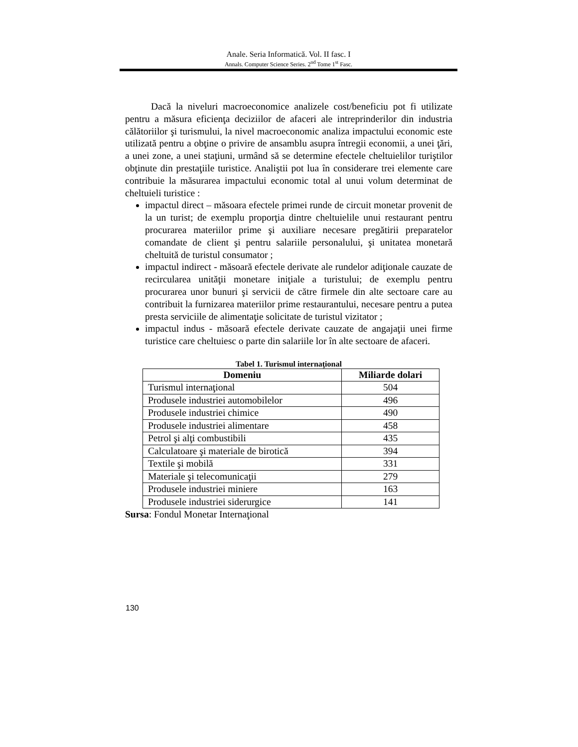Anale. Seria Informatică. Vol. II fasc. I
Annals. Computer Science Series. 2<sup>nd</sup> Tome 1<sup>st</sup> Fasc.
Dacă la niveluri macroeconomice analizele cost/beneficiu pot fi utilizate pentru a măsura eficienţa deciziilor de afaceri ale intreprinderilor din industria călătoriilor şi turismului, la nivel macroeconomic analiza impactului economic este utilizată pentru a obţine o privire de ansamblu asupra întregii economii, a unei ţări, a unei zone, a unei staţiuni, urmând să se determine efectele cheltuielilor turiştilor obţinute din prestaţiile turistice. Analiştii pot lua în considerare trei elemente care contribuie la măsurarea impactului economic total al unui volum determinat de cheltuieli turistice :
impactul direct – măsoara efectele primei runde de circuit monetar provenit de la un turist; de exemplu proporţia dintre cheltuielile unui restaurant pentru procurarea materiilor prime şi auxiliare necesare pregătirii preparatelor comandate de client şi pentru salariile personalului, şi unitatea monetară cheltuită de turistul consumator ;
impactul indirect - măsoară efectele derivate ale rundelor adiţionale cauzate de recircularea unităţii monetare iniţiale a turistului; de exemplu pentru procurarea unor bunuri şi servicii de către firmele din alte sectoare care au contribuit la furnizarea materiilor prime restaurantului, necesare pentru a putea presta serviciile de alimentaţie solicitate de turistul vizitator ;
impactul indus - măsoară efectele derivate cauzate de angajaţii unei firme turistice care cheltuiesc o parte din salariile lor în alte sectoare de afaceri.
Tabel 1. Turismul internaţional
| Domeniu | Miliarde dolari |
| --- | --- |
| Turismul internaţional | 504 |
| Produsele industriei automobilelor | 496 |
| Produsele industriei chimice | 490 |
| Produsele industriei alimentare | 458 |
| Petrol şi alţi combustibili | 435 |
| Calculatoare şi materiale de birotică | 394 |
| Textile şi mobilă | 331 |
| Materiale şi telecomunicaţii | 279 |
| Produsele industriei miniere | 163 |
| Produsele industriei siderurgice | 141 |
Sursa: Fondul Monetar Internaţional
130